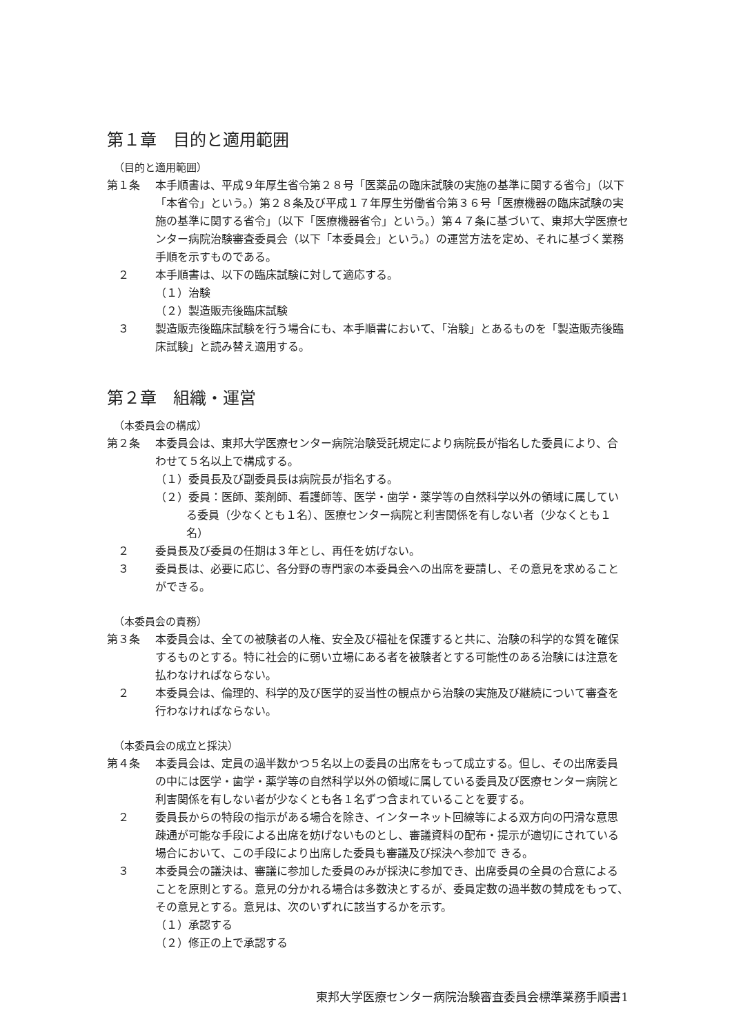第１章　目的と適用範囲
（目的と適用範囲）
第１条 本手順書は、平成９年厚生省令第２８号「医薬品の臨床試験の実施の基準に関する省令」（以下「本省令」という。）第２８条及び平成１７年厚生労働省令第３６号「医療機器の臨床試験の実施の基準に関する省令」（以下「医療機器省令」という。）第４７条に基づいて、東邦大学医療センター病院治験審査委員会（以下「本委員会」という。）の運営方法を定め、それに基づく業務手順を示すものである。
　２ 本手順書は、以下の臨床試験に対して適応する。
（１）治験
（２）製造販売後臨床試験
　３ 製造販売後臨床試験を行う場合にも、本手順書において、「治験」とあるものを「製造販売後臨床試験」と読み替え適用する。
第２章　組織・運営
（本委員会の構成）
第２条 本委員会は、東邦大学医療センター病院治験受託規定により病院長が指名した委員により、合わせて５名以上で構成する。
（１）委員長及び副委員長は病院長が指名する。
（２）委員：医師、薬剤師、看護師等、医学・歯学・薬学等の自然科学以外の領域に属している委員（少なくとも１名）、医療センター病院と利害関係を有しない者（少なくとも１名）
　２ 委員長及び委員の任期は３年とし、再任を妨げない。
　３ 委員長は、必要に応じ、各分野の専門家の本委員会への出席を要請し、その意見を求めることができる。
（本委員会の責務）
第３条 本委員会は、全ての被験者の人権、安全及び福祉を保護すると共に、治験の科学的な質を確保するものとする。特に社会的に弱い立場にある者を被験者とする可能性のある治験には注意を払わなければならない。
　２ 本委員会は、倫理的、科学的及び医学的妥当性の観点から治験の実施及び継続について審査を行わなければならない。
（本委員会の成立と採決）
第４条 本委員会は、定員の過半数かつ５名以上の委員の出席をもって成立する。但し、その出席委員の中には医学・歯学・薬学等の自然科学以外の領域に属している委員及び医療センター病院と利害関係を有しない者が少なくとも各１名ずつ含まれていることを要する。
　２ 委員長からの特段の指示がある場合を除き、インターネット回線等による双方向の円滑な意思疎通が可能な手段による出席を妨げないものとし、審議資料の配布・提示が適切にされている場合において、この手段により出席した委員も審議及び採決へ参加で きる。
　３ 本委員会の議決は、審議に参加した委員のみが採決に参加でき、出席委員の全員の合意によることを原則とする。意見の分かれる場合は多数決とするが、委員定数の過半数の賛成をもって、その意見とする。意見は、次のいずれに該当するかを示す。
（１）承認する
（２）修正の上で承認する
東邦大学医療センター病院治験審査委員会標準業務手順書1